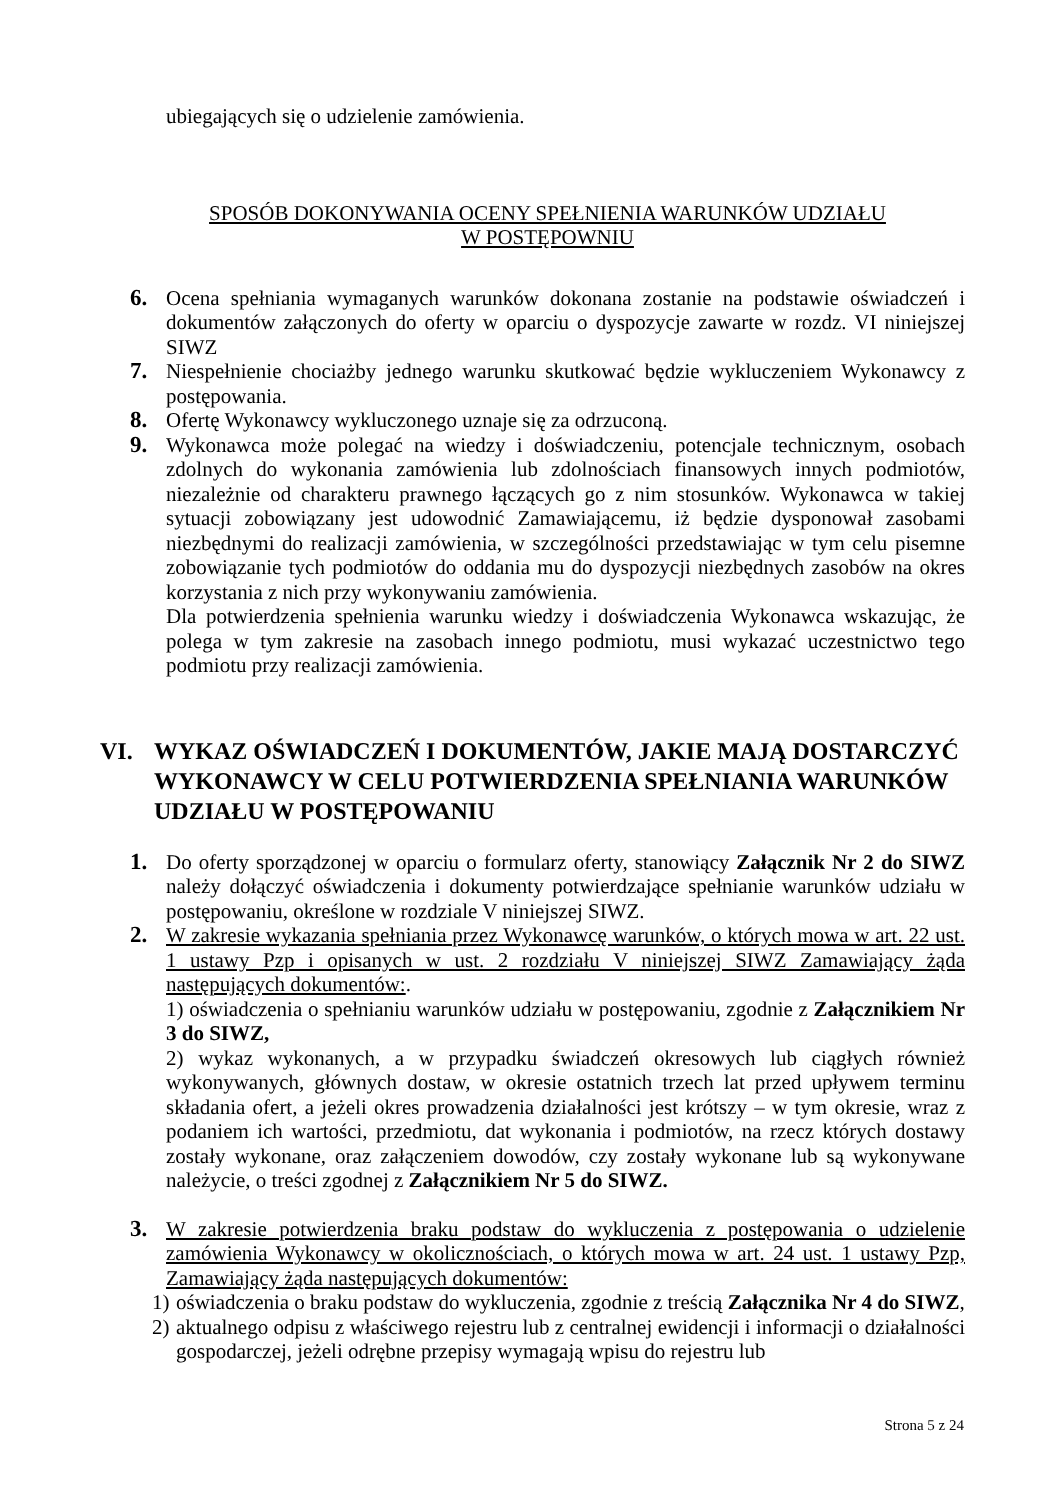ubiegających się o udzielenie zamówienia.
SPOSÓB DOKONYWANIA OCENY SPEŁNIENIA WARUNKÓW UDZIAŁU
W POSTĘPOWNIU
6. Ocena spełniania wymaganych warunków dokonana zostanie na podstawie oświadczeń i dokumentów załączonych do oferty w oparciu o dyspozycje zawarte w rozdz. VI niniejszej SIWZ
7. Niespełnienie chociażby jednego warunku skutkować będzie wykluczeniem Wykonawcy z postępowania.
8. Ofertę Wykonawcy wykluczonego uznaje się za odrzuconą.
9. Wykonawca może polegać na wiedzy i doświadczeniu, potencjale technicznym, osobach zdolnych do wykonania zamówienia lub zdolnościach finansowych innych podmiotów, niezależnie od charakteru prawnego łączących go z nim stosunków. Wykonawca w takiej sytuacji zobowiązany jest udowodnić Zamawiającemu, iż będzie dysponował zasobami niezbędnymi do realizacji zamówienia, w szczególności przedstawiając w tym celu pisemne zobowiązanie tych podmiotów do oddania mu do dyspozycji niezbędnych zasobów na okres korzystania z nich przy wykonywaniu zamówienia.
Dla potwierdzenia spełnienia warunku wiedzy i doświadczenia Wykonawca wskazując, że polega w tym zakresie na zasobach innego podmiotu, musi wykazać uczestnictwo tego podmiotu przy realizacji zamówienia.
VI. WYKAZ OŚWIADCZEŃ I DOKUMENTÓW, JAKIE MAJĄ DOSTARCZYĆ WYKONAWCY W CELU POTWIERDZENIA SPEŁNIANIA WARUNKÓW UDZIAŁU W POSTĘPOWANIU
1. Do oferty sporządzonej w oparciu o formularz oferty, stanowiący Załącznik Nr 2 do SIWZ należy dołączyć oświadczenia i dokumenty potwierdzające spełnianie warunków udziału w postępowaniu, określone w rozdziale V niniejszej SIWZ.
2. W zakresie wykazania spełniania przez Wykonawcę warunków, o których mowa w art. 22 ust. 1 ustawy Pzp i opisanych w ust. 2 rozdziału V niniejszej SIWZ Zamawiający żąda następujących dokumentów:.
1) oświadczenia o spełnianiu warunków udziału w postępowaniu, zgodnie z Załącznikiem Nr 3 do SIWZ,
2) wykaz wykonanych, a w przypadku świadczeń okresowych lub ciągłych również wykonywanych, głównych dostaw, w okresie ostatnich trzech lat przed upływem terminu składania ofert, a jeżeli okres prowadzenia działalności jest krótszy – w tym okresie, wraz z podaniem ich wartości, przedmiotu, dat wykonania i podmiotów, na rzecz których dostawy zostały wykonane, oraz załączeniem dowodów, czy zostały wykonane lub są wykonywane należycie, o treści zgodnej z Załącznikiem Nr 5 do SIWZ.
3. W zakresie potwierdzenia braku podstaw do wykluczenia z postępowania o udzielenie zamówienia Wykonawcy w okolicznościach, o których mowa w art. 24 ust. 1 ustawy Pzp, Zamawiający żąda następujących dokumentów:
1)
oświadczenia o braku podstaw do wykluczenia, zgodnie z treścią Załącznika Nr 4 do SIWZ,
2)
aktualnego odpisu z właściwego rejestru lub z centralnej ewidencji i informacji o działalności gospodarczej, jeżeli odrębne przepisy wymagają wpisu do rejestru lub
Strona 5 z 24